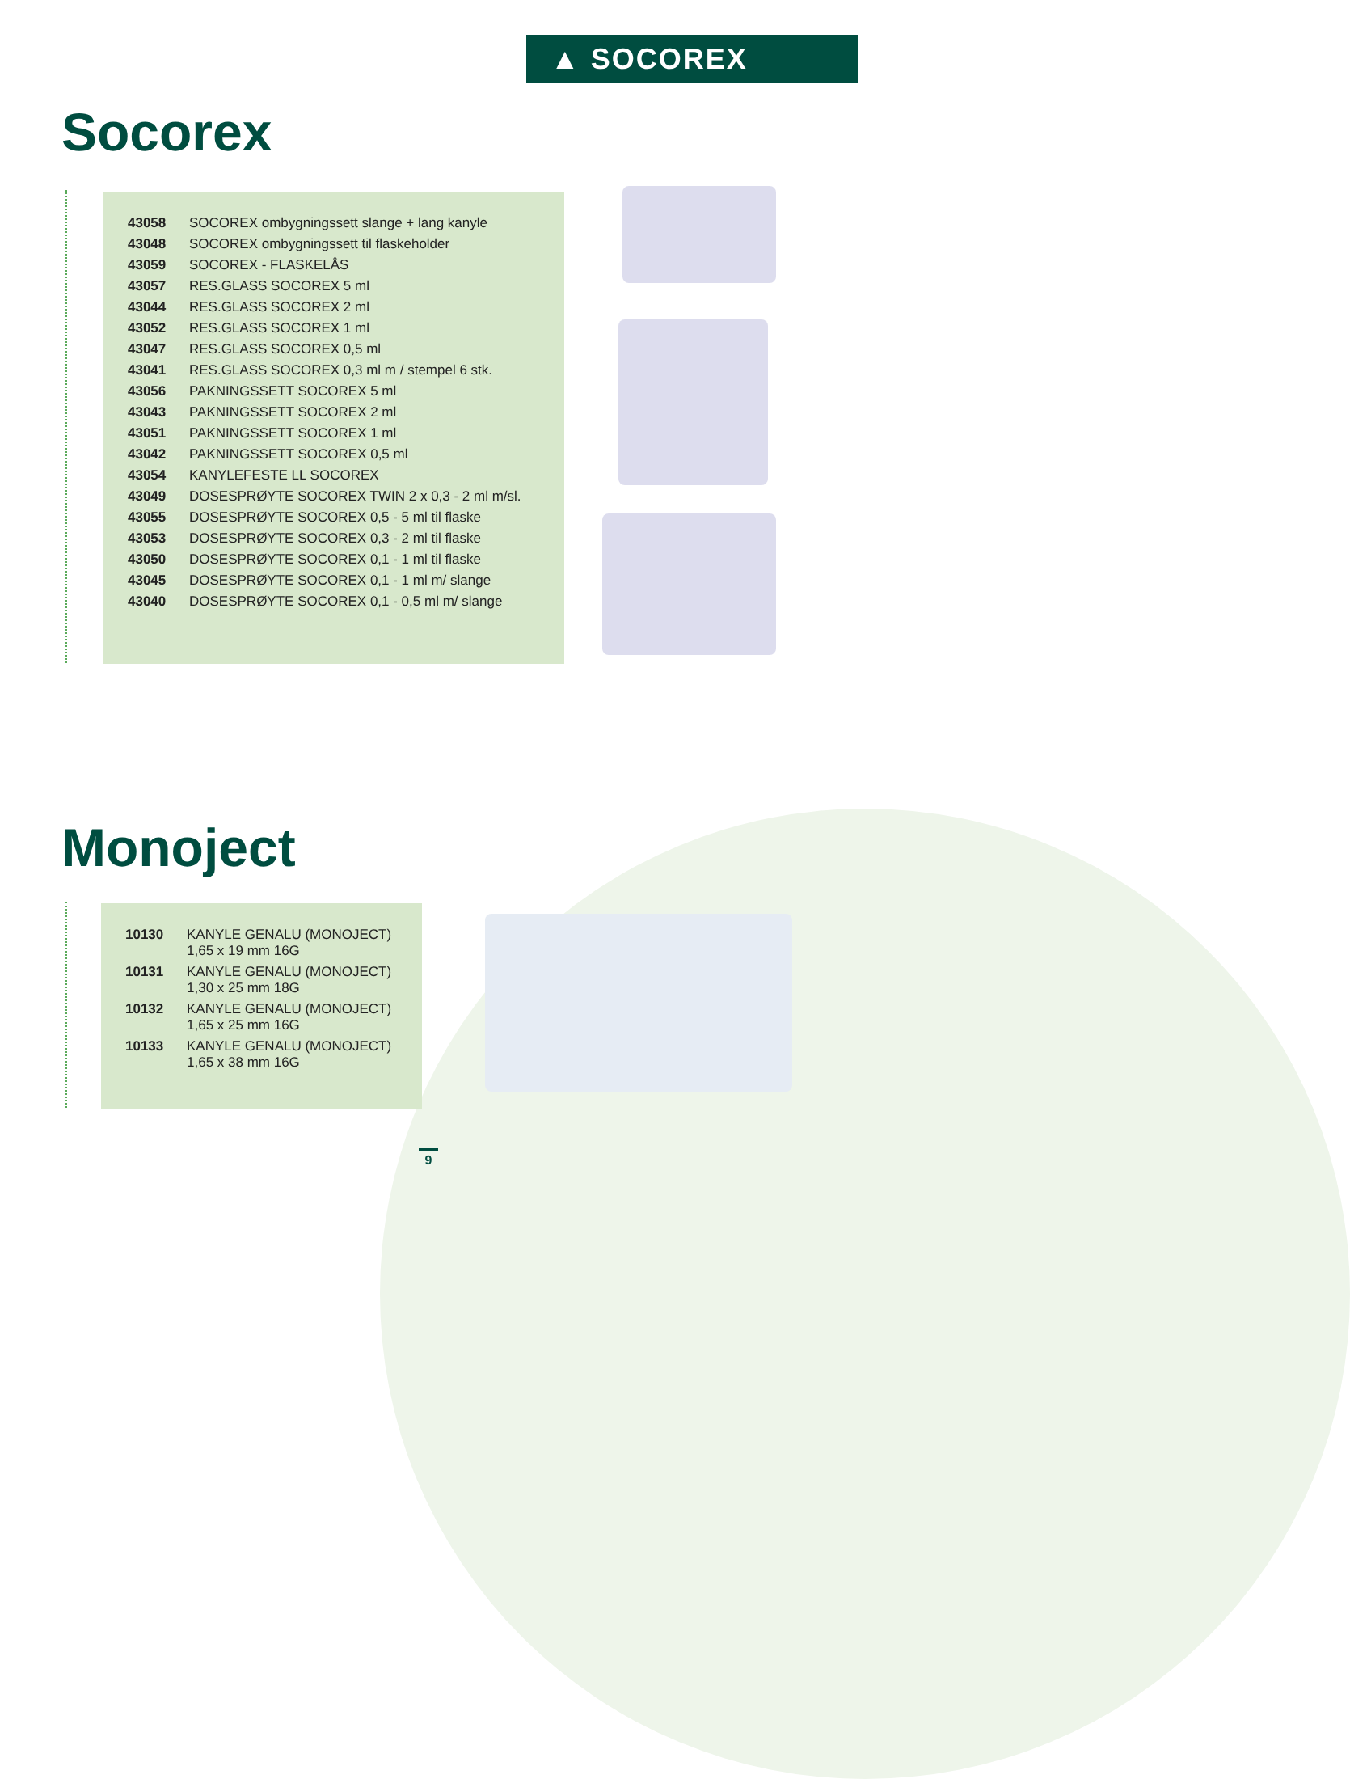▲ SOCOREX
Socorex
| 43058 | SOCOREX ombygningssett slange + lang kanyle |
| 43048 | SOCOREX ombygningssett til flaskeholder |
| 43059 | SOCOREX - FLASKELÅS |
| 43057 | RES.GLASS SOCOREX 5 ml |
| 43044 | RES.GLASS SOCOREX 2 ml |
| 43052 | RES.GLASS SOCOREX 1 ml |
| 43047 | RES.GLASS SOCOREX 0,5 ml |
| 43041 | RES.GLASS SOCOREX 0,3 ml m / stempel 6 stk. |
| 43056 | PAKNINGSSETT SOCOREX 5 ml |
| 43043 | PAKNINGSSETT SOCOREX 2 ml |
| 43051 | PAKNINGSSETT SOCOREX 1 ml |
| 43042 | PAKNINGSSETT SOCOREX 0,5 ml |
| 43054 | KANYLEFESTE LL SOCOREX |
| 43049 | DOSESPRØYTE SOCOREX TWIN 2 x 0,3 - 2 ml m/sl. |
| 43055 | DOSESPRØYTE SOCOREX 0,5 - 5 ml til flaske |
| 43053 | DOSESPRØYTE SOCOREX 0,3 - 2 ml til flaske |
| 43050 | DOSESPRØYTE SOCOREX 0,1 - 1 ml til flaske |
| 43045 | DOSESPRØYTE SOCOREX 0,1 - 1 ml m/ slange |
| 43040 | DOSESPRØYTE SOCOREX 0,1 - 0,5 ml m/ slange |
Monoject
| 10130 | KANYLE GENALU (MONOJECT) 1,65 x 19 mm 16G |
| 10131 | KANYLE GENALU (MONOJECT) 1,30 x 25 mm 18G |
| 10132 | KANYLE GENALU (MONOJECT) 1,65 x 25 mm 16G |
| 10133 | KANYLE GENALU (MONOJECT) 1,65 x 38 mm 16G |
9